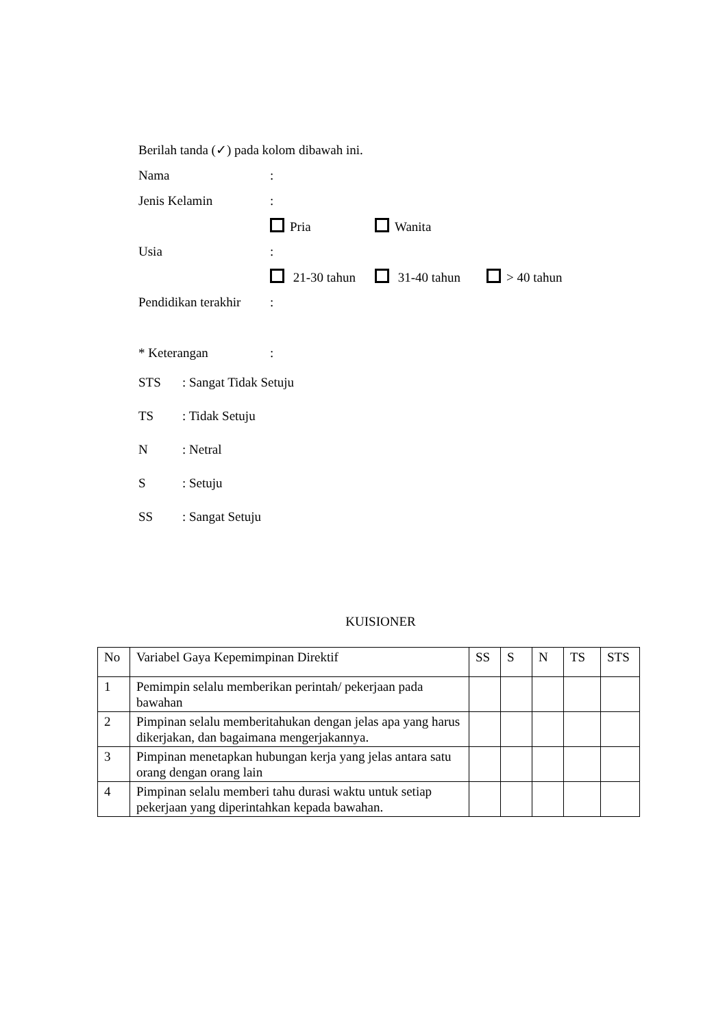Berilah tanda (✓) pada kolom dibawah ini.
Nama:
Jenis Kelamin:
Pria Wanita
Usia:
21-30 tahun 31-40 tahun > 40 tahun
Pendidikan terakhir:
* Keterangan:
STS: Sangat Tidak Setuju
TS: Tidak Setuju
N: Netral
S: Setuju
SS: Sangat Setuju
KUISIONER
| No | Variabel Gaya Kepemimpinan Direktif | SS | S | N | TS | STS |
| --- | --- | --- | --- | --- | --- | --- |
| 1 | Pemimpin selalu memberikan perintah/ pekerjaan pada bawahan | | | | | |
| 2 | Pimpinan selalu memberitahukan dengan jelas apa yang harus dikerjakan, dan bagaimana mengerjakannya. | | | | | |
| 3 | Pimpinan menetapkan hubungan kerja yang jelas antara satu orang dengan orang lain | | | | | |
| 4 | Pimpinan selalu memberi tahu durasi waktu untuk setiap pekerjaan yang diperintahkan kepada bawahan. | | | | | |